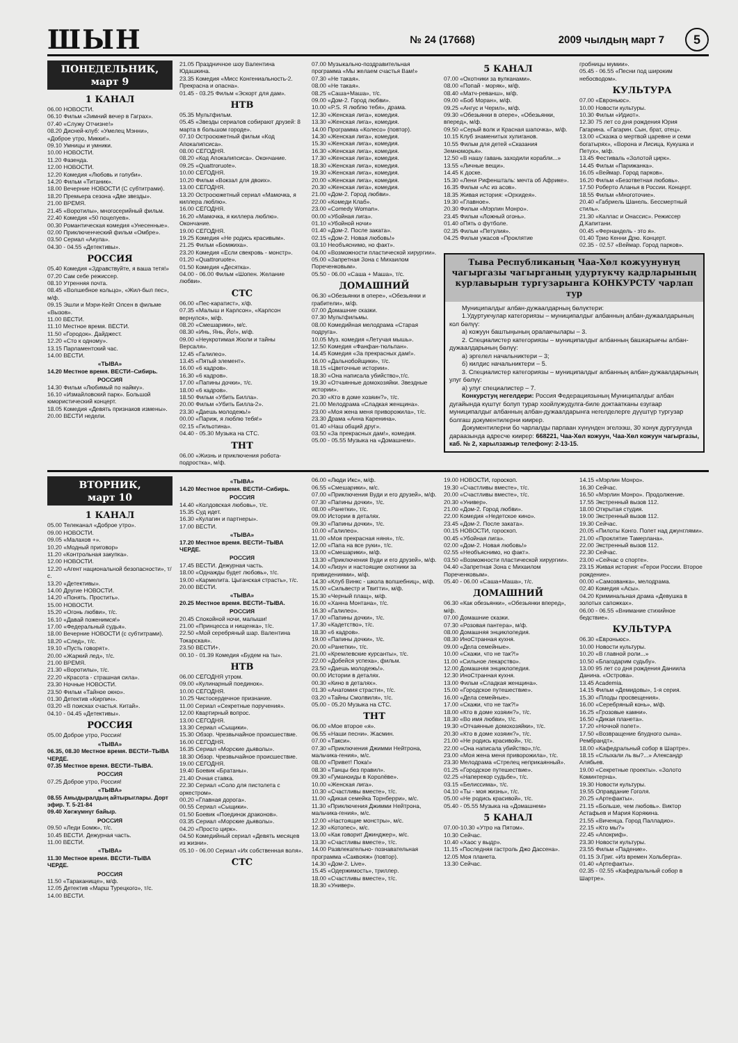ШЫН
№ 24 (17668) 2009 чылдың март 7
5
ПОНЕДЕЛЬНИК,
март 9
1 КАНАЛ
06.00 НОВОСТИ.
06.10 Фильм «Зимний вечер в Гаграх».
07.40 «Служу Отчизне!»
08.20 Дисней-клуб: «Умелец Мэнни», «Доброе утро, Микки!».
09.10 Умницы и умники.
10.00 НОВОСТИ.
11.20 Фазенда.
12.00 НОВОСТИ.
12.20 Комедия «Любовь и голуби».
14.20 Фильм «Титаник».
18.00 Вечерние НОВОСТИ (С субтитрами).
18.20 Премьера сезона «Две звезды».
21.00 ВРЕМЯ.
21.45 «Воротилы», многосерийный фильм.
22.40 Комедия «50 поцелуев».
00.30 Романтическая комедия «Унесенные».
02.00 Приключенческий фильм «Омбре».
03.50 Сериал «Акула».
04.30 - 04.55 «Детективы».
РОССИЯ
05.40 Комедия «Здравствуйте, я ваша тетя!»
07.20 Сам себе режиссер.
08.10 Утренняя почта.
08.45 «Волшебное кольцо», «Жил-был пес», м/ф.
09.15 Эшли и Мэри-Кейт Олсен в фильме «Вызов».
11.00 ВЕСТИ.
11.10 Местное время. ВЕСТИ.
11.50 «Городок». Дайджест.
12.20 «Сто к одному».
13.15 Парламентский час.
14.00 ВЕСТИ.
«ТЫВА»
14.20 Местное время. ВЕСТИ–Сибирь.
РОССИЯ
14.30 Фильм «Любимый по найму».
16.10 «Измайловский парк». Большой юмористический концерт.
18.05 Комедия «Девять признаков измены».
20.00 ВЕСТИ недели.
21.05 Праздничное шоу Валентина Юдашкина.
23.35 Комедия «Мисс Конгениальность-2. Прекрасна и опасна».
01.45 - 03.25 Фильм «Эскорт для дам».
НТВ
05.35 Мультфильм.
05.45 «Звезды сериалов собирают друзей: 8 марта в большом городе».
07.10 Остросюжетный фильм «Код Апокалипсиса».
08.00 СЕГОДНЯ.
08.20 «Код Апокалипсиса». Окончание.
09.25 «Quattroruote».
10.00 СЕГОДНЯ.
10.20 Фильм «Вокзал для двоих».
13.00 СЕГОДНЯ.
13.20 Остросюжетный сериал «Мамочка, я киллера люблю».
16.00 СЕГОДНЯ.
16.20 «Мамочка, я киллера люблю». Окончание.
19.00 СЕГОДНЯ.
19.25 Комедия «Не родись красивым».
21.25 Фильм «Бомжиха».
23.20 Комедия «Если свекровь - монстр».
01.20 «Quattroruote».
01.50 Комедия «Десятка».
04.00 - 06.00 Фильм «Шопен. Желание любви».
СТС
06.00 «Пес-каратист», х/ф.
07.35 «Малыш и Карлсон», «Карлсон вернулся», м/ф.
08.20 «Смешарики», м/с.
08.30 «Инь, Янь, Йо!», м/ф.
09.00 «Неукротимая Жюли и тайны Версаля».
12.45 «Галилео».
13.45 «Пятый элемент».
16.00 «6 кадров».
16.30 «6 кадров».
17.00 «Папины дочки», т/с.
18.00 «6 кадров».
18.50 Фильм «Убить Билла».
20.00 Фильм «Убить Билла-2».
23.30 «Даешь молодежь!»
00.00 «Париж, я люблю тебя!»
02.15 «Гильотина».
04.40 - 05.30 Музыка на СТС.
ТНТ
06.00 «Жизнь и приключения робота-подростка», м/ф.
07.00 Музыкально-поздравительная программа «Мы желаем счастья Вам!»
07.30 «Не такая».
08.00 «Не такая».
08.25 «Саша+Маша», т/с.
09.00 «Дом-2. Город любви».
10.00 «P.S. Я люблю тебя», драма.
12.30 «Женская лига», комедия.
13.30 «Женская лига», комедия.
14.00 Программа «Колесо» (повтор).
14.30 «Женская лига», комедия.
15.30 «Женская лига», комедия.
16.30 «Женская лига», комедия.
17.30 «Женская лига», комедия.
18.30 «Женская лига», комедия.
19.30 «Женская лига», комедия.
20.00 «Женская лига», комедия.
20.30 «Женская лига», комедия.
21.00 «Дом-2. Город любви».
22.00 «Комеди Клаб».
23.00 «Comedy Woman».
00.00 «Убойная лига».
01.10 «Убойной ночи»
01.40 «Дом-2. После заката».
02.15 «Дом-2. Новая любовь!»
03.10 Необъяснимо, но факт».
04.00 «Возможности пластической хирургии».
05.00 «Запретная Зона с Михаилом Пореченковым».
05.50 - 06.00 «Саша + Маша», т/с.
ДОМАШНИЙ
06.30 «Обезьянки в опере», «Обезьянки и грабители», м/ф.
07.00 Домашние сказки.
07.30 Мультфильмы.
08.00 Комедийная мелодрама «Старая подруга».
10.05 Муз. комедия «Летучая мышь».
12.50 Комедия «Фанфан-тюльпан».
14.45 Комедия «За прекрасных дам!».
16.00 «Дальнобойщики», т/с.
18.15 «Цветочные истории».
18.30 «Она написала убийство»,т/с.
19.30 «Отчаянные домохозяйки. Звездные истории».
20.30 «Кто в доме хозяин?», т/с.
21.00 Мелодрама «Сладкая женщина».
23.00 «Моя жена меня приворожила», т/с.
23.30 Драма «Анна Каренина».
01.40 «Наш общий друг».
03.50 «За прекрасных дам!», комедия.
05.00 - 05.55 Музыка на «Домашнем».
5 КАНАЛ
07.00 «Охотники за вулканами».
08.00 «Попай - моряк», м/ф.
08.40 «Матч-реванш», м/ф.
09.00 «Боб Моран», м/ф.
09.25 «Ангус и Черил», м/ф.
09.30 «Обезьянки в опере», «Обезьянки, вперед», м/ф.
09.50 «Серый волк и Красная шапочка», м/ф.
10.15 Клуб знаменитых хулиганов.
10.55 Фильм для детей «Сказания Земноморья».
12.50 «В нашу гавань заходили корабли...»
13.55 «Личные вещи».
14.45 К доске.
15.30 «Лени Рифеншталь: мечта об Африке».
16.35 Фильм «Ас из асов».
18.35 Живая история: «Орхидея».
19.30 «Главное».
20.30 Фильм «Мэрлин Монро».
23.45 Фильм «Ложный огонь».
01.40 оПять о футболе.
02.35 Фильм «Петулия».
04.25 Фильм ужасов «Проклятие
гробницы мумии».
05.45 - 06.55 «Песни под широким небосводом».
КУЛЬТУРА
07.00 «Евроньюс».
10.00 Новости культуры.
10.30 Фильм «Идиот».
12.30 75 лет со дня рождения Юрия Гагарина. «Гагарин. Сын, брат, отец».
13.00 «Сказка о мертвой царевне и семи богатырях», «Ворона и Лисица, Кукушка и Петух», м/ф.
13.45 Фестиваль «Золотой цирк».
14.45 Фильм «Парижанка».
16.05 «Веймар. Город парков».
16.20 Фильм «Безответная любовь».
17.50 Роберто Аланья в России. Концерт.
18.55 Фильм «Многоточие».
20.40 «Габриель Шанель. Бессмертный стиль».
21.30 «Каллас и Онассис». Режиссер Д.Капитани.
00.45 «Фернандель - это я».
01.40 Трио Кенни Дрю. Концерт.
02.35 - 02.57 «Веймар. Город парков».
Тыва Республиканың Чаа-Хөл кожуунунуң чагыргазы чагырганың удуртукчу кадрларының курлавырын тургузарынга КОНКУРСТУ чарлап тур
Муниципалдыг албан-дужаалдарның бөлүктери:
1.Удуртукчулар категориязы – муниципалдыг албанның албан-дужаалдарының кол бөлүү:
а) кожуун баштыңының оралакчылары – 3.
2. Специалистер категориязы – муниципалдыг албанның башкарыкчы албан-дужаалдарының бөлүү:
а) эргелел начальниктери – 3;
б) килдис начальниктери – 5.
3. Специалистер категориязы – муниципалдыг албанның албан-дужаалдарының улуг бөлүү:
а) улуг специалистер – 7.
Конкурстуң негелдери: Россия Федерациязының Муниципалдыг албан дугайында күштүг болуп турар хоойлужудулга-биле доктаатканы езугаар муниципалдыг албанның албан-дужаалдарынга негелделерге дүүштүр тургузар болгаш документилерни киирер.
Документилерни бо чарлалды парлаан хүнүнден эгелээш, 30 хонук дургузунда дараазында адресче киирер: 668221, Чаа-Хөл кожуун, Чаа-Хөл кожуун чагыргазы, каб. № 2, харылзажыр телефону: 2-13-15.
ВТОРНИК,
март 10
1 КАНАЛ
05.00 Телеканал «Доброе утро».
09.00 НОВОСТИ.
09.05 «Малахов +».
10.20 «Модный приговор»
11.20 «Контрольная закупка».
12.00 НОВОСТИ.
12.20 «Агент национальной безопасности», т/с.
13.20 «Детективы».
14.00 Другие НОВОСТИ.
14.20 «Понять. Простить».
15.00 НОВОСТИ.
15.20 «Огонь любви», т/с.
16.10 «Давай поженимся!»
17.00 «Федеральный судья».
18.00 Вечерние НОВОСТИ (с субтитрами).
18.20 «След», т/с.
19.10 «Пусть говорят».
20.00 «Жаркий лед», т/с.
21.00 ВРЕМЯ.
21.30 «Воротилы», т/с.
22.20 «Красота - страшная сила».
23.30 Ночные НОВОСТИ.
23.50 Фильм «Тайное окно».
01.30 Детектив «Кирпич».
03.20 «В поисках счастья. Китай».
04.10 - 04.45 «Детективы».
РОССИЯ
05.00 Доброе утро, Россия!
«ТЫВА»
06.35, 08.30 Местное время. ВЕСТИ–ТЫВА ЧЕРДЕ.
07.35 Местное время. ВЕСТИ–ТЫВА.
РОССИЯ
07.25 Доброе утро, Россия!
«ТЫВА»
08.55 Амыдыралдың айтырыглары. Дорт эфир. Т. 5-21-84
09.40 Хөгжүмнүг байыр.
РОССИЯ
09.50 «Леди Бомж», т/с.
10.45 ВЕСТИ. Дежурная часть.
11.00 ВЕСТИ.
«ТЫВА»
11.30 Местное время. ВЕСТИ–ТЫВА ЧЕРДЕ.
РОССИЯ
11.50 «Тараканище», м/ф.
12.05 Детектив «Марш Турецкого», т/с.
14.00 ВЕСТИ.
«ТЫВА»
14.20 Местное время. ВЕСТИ–Сибирь.
РОССИЯ
14.40 «Колдовская любовь», т/с.
15.35 Суд идет.
16.30 «Кулагин и партнеры».
17.00 ВЕСТИ.
«ТЫВА»
17.20 Местное время. ВЕСТИ–ТЫВА ЧЕРДЕ.
РОССИЯ
17.45 ВЕСТИ. Дежурная часть.
18.00 «Однажды будет любовь», т/с.
19.00 «Кармелита. Цыганская страсть», т/с.
20.00 ВЕСТИ.
«ТЫВА»
20.25 Местное время. ВЕСТИ–ТЫВА.
РОССИЯ
20.45 Спокойной ночи, малыши!
21.00 «Принцесса и нищенка», т/с.
22.50 «Мой серебряный шар. Валентина Токарская».
23.50 ВЕСТИ+.
00.10 - 01.39 Комедия «Будем на ты».
НТВ
06.00 СЕГОДНЯ утром.
09.00 «Кулинарный поединок».
10.00 СЕГОДНЯ.
10.25 Чистосердечное признание.
11.00 Сериал «Секретные поручения».
12.00 Квартирный вопрос.
13.00 СЕГОДНЯ.
13.30 Сериал «Сыщики».
15.30 Обзор. Чрезвычайное происшествие.
16.00 СЕГОДНЯ.
16.35 Сериал «Морские дьяволы».
18.30 Обзор. Чрезвычайное происшествие.
19.00 СЕГОДНЯ.
19.40 Боевик «Братаны».
21.40 Очная ставка.
22.30 Сериал «Соло для пистолета с оркестром».
00.20 «Главная дорога».
00.55 Сериал «Сыщики».
01.50 Боевик «Поединок драконов».
03.35 Сериал «Морские дьяволы».
04.20 «Просто цирк».
04.50 Комедийный сериал «Девять месяцев из жизни».
05.10 - 06.00 Сериал «Их собственная воля».
СТС
06.00 «Люди Икс», м/ф.
06.55 «Смешарики», м/с.
07.00 «Приключения Вуди и его друзей», м/ф.
07.30 «Папины дочки», т/с.
08.00 «Ранетки», т/с.
09.00 Истории в деталях.
09.30 «Папины дочки», т/с.
10.00 «Галилео».
11.00 «Моя прекрасная няня», т/с.
12.00 «Папа на все руки», т/с.
13.00 «Смешарики», м/ф.
13.30 «Приключения Вуди и его друзей», м/ф.
14.00 «Лизун и настоящие охотники за привидениями», м/ф.
14.30 «Клуб Винкс - школа волшебниц», м/ф.
15.00 «Сильвестр и Твитти», м/ф.
15.30 «Черный плащ», м/ф.
16.00 «Ханна Монтана», т/с.
16.30 «Галилео».
17.00 «Папины дочки», т/с.
17.30 «Кадетство», т/с.
18.30 «6 кадров».
19.00 «Папины дочки», т/с.
20.00 «Ранетки», т/с.
21.00 «Кремлевские курсанты», т/с.
22.00 «Добейся успеха», фильм.
23.50 «Даешь молодежь!».
00.00 Истории в деталях.
00.30 «Кино в деталях».
01.30 «Анатомия страсти», т/с.
03.20 «Тайны Смолвиля», т/с.
05.00 - 05.20 Музыка на СТС.
ТНТ
06.00 «Мое второе «я».
06.55 «Наши песни». Жасмин.
07.00 «Такси».
07.30 «Приключения Джимми Нейтрона, мальчика-гения», м/с.
08.00 «Привет! Пока!»
08.30 «Танцы без правил».
09.30 «Гуманоиды в Королёве».
10.00 «Женская лига».
10.30 «Счастливы вместе», т/с.
11.00 «Дикая семейка Торнберри», м/с.
11.30 «Приключения Джимми Нейтрона, мальчика-гения», м/с.
12.00 «Настоящие монстры», м/с.
12.30 «Котопес», м/с.
13.00 «Как говорит Джинджер», м/с.
13.30 «Счастливы вместе», т/с.
14.00 Развлекательно- познавательная программа «Саквояж» (повтор).
14.30 «Дом-2. Live».
15.45 «Одержимость», триллер.
18.00 «Счастливы вместе», т/с.
18.30 «Универ».
19.00 НОВОСТИ, гороскоп.
19.30 «Счастливы вместе», т/с.
20.00 «Счастливы вместе», т/с.
20.30 «Универ».
21.00 «Дом-2. Город любви».
22.00 Комедия «Недетское кино».
23.45 «Дом-2. После заката».
00.15 НОВОСТИ, гороскоп.
00.45 «Убойная лига».
02.00 «Дом-2. Новая любовь!»
02.55 «Необъяснимо, но факт».
03.50 «Возможности пластической хирургии».
04.40 «Запретная Зона с Михаилом Пореченковым».
05.40 - 06.00 «Саша+Маша», т/с.
ДОМАШНИЙ
06.30 «Как обезьянки», «Обезьянки вперед», м/ф.
07.00 Домашние сказки.
07.30 «Розовая пантера», м/ф.
08.00 Домашняя энциклопедия.
08.30 ИноСтранная кухня.
09.00 «Дела семейные».
10.00 «Скажи, что не так?!»
11.00 «Сильное лекарство».
12.00 Домашняя энциклопедия.
12.30 ИноСтранная кухня.
13.00 Фильм «Сладкая женщина».
15.00 «Городское путешествие».
16.00 «Дела семейные».
17.00 «Скажи, что не так?!»
18.00 «Кто в доме хозяин?», т/с.
18.30 «Во имя любви», т/с.
19.30 «Отчаянные домохозяйки», т/с.
20.30 «Кто в доме хозяин?», т/с.
21.00 «Не родись красивой», т/с.
22.00 «Она написала убийство»,т/с.
23.00 «Моя жена меня приворожила», т/с.
23.30 Мелодрама «Стрелец неприкаянный».
01.25 «Городское путешествие».
02.25 «Наперекор судьбе», т/с.
03.15 «Белиссима», т/с.
04.10 «Ты - моя жизнь», т/с.
05.00 «Не родись красивой», т/с.
05.40 - 05.55 Музыка на «Домашнем»
5 КАНАЛ
07.00-10.30 «Утро на Пятом».
10.30 Сейчас.
10.40 «Хаос у выдр».
11.15 «Последняя гастроль Джо Дассена».
12.05 Моя планета.
13.30 Сейчас.
14.15 «Мэрлин Монро».
16.30 Сейчас.
16.50 «Мэрлин Монро». Продолжение.
17.55 Экстренный вызов 112.
18.00 Открытая студия.
19.00 Экстренный вызов 112.
19.30 Сейчас.
20.05 «Пилоты Конго. Полет над джунглями».
21.00 «Проклятие Тамерлана».
22.00 Экстренный вызов 112.
22.30 Сейчас.
23.00 «Сейчас о спорте».
23.15 Живая история: «Герои России. Второе рождение».
00.00 «Самозванка», мелодрама.
02.40 Комедия «Асы».
04.20 Криминальная драма «Девушка в золотых сапожках».
06.00 - 06.55 «Внимание стихийное бедствие».
КУЛЬТУРА
06.30 «Евроньюс».
10.00 Новости культуры.
10.20 «В главной роли...»
10.50 «Благодарим судьбу».
13.00 95 лет со дня рождения Даниила Данина. «Острова».
13.45 Academia.
14.15 Фильм «Демидовы», 1-я серия.
15.30 «Плоды просвещения».
16.00 «Серебряный конь», м/ф.
16.25 «Грозовые камни».
16.50 «Дикая планета».
17.20 «Ночной полет».
17.50 «Возвращение блудного сына». Рембрандт».
18.00 «Кафедральный собор в Шартре».
18.15 «Слыхали ль вы?...» Александр Алябьев.
19.00 «Секретные проекты». «Золото Коминтерна».
19.30 Новости культуры.
19.55 Оправдание Гоголя.
20.25 «Артефакты».
21.15 «Больше, чем любовь». Виктор Астафьев и Мария Корякина.
21.55 «Виченца. Город Палладио».
22.15 «Кто мы?»
22.45 «Апокриф».
23.30 Новости культуры.
23.55 Фильм «Падение».
01.15 Э.Григ. «Из времен Хольберга».
01.40 «Артефакты».
02.35 - 02.55 «Кафедральный собор в Шартре».